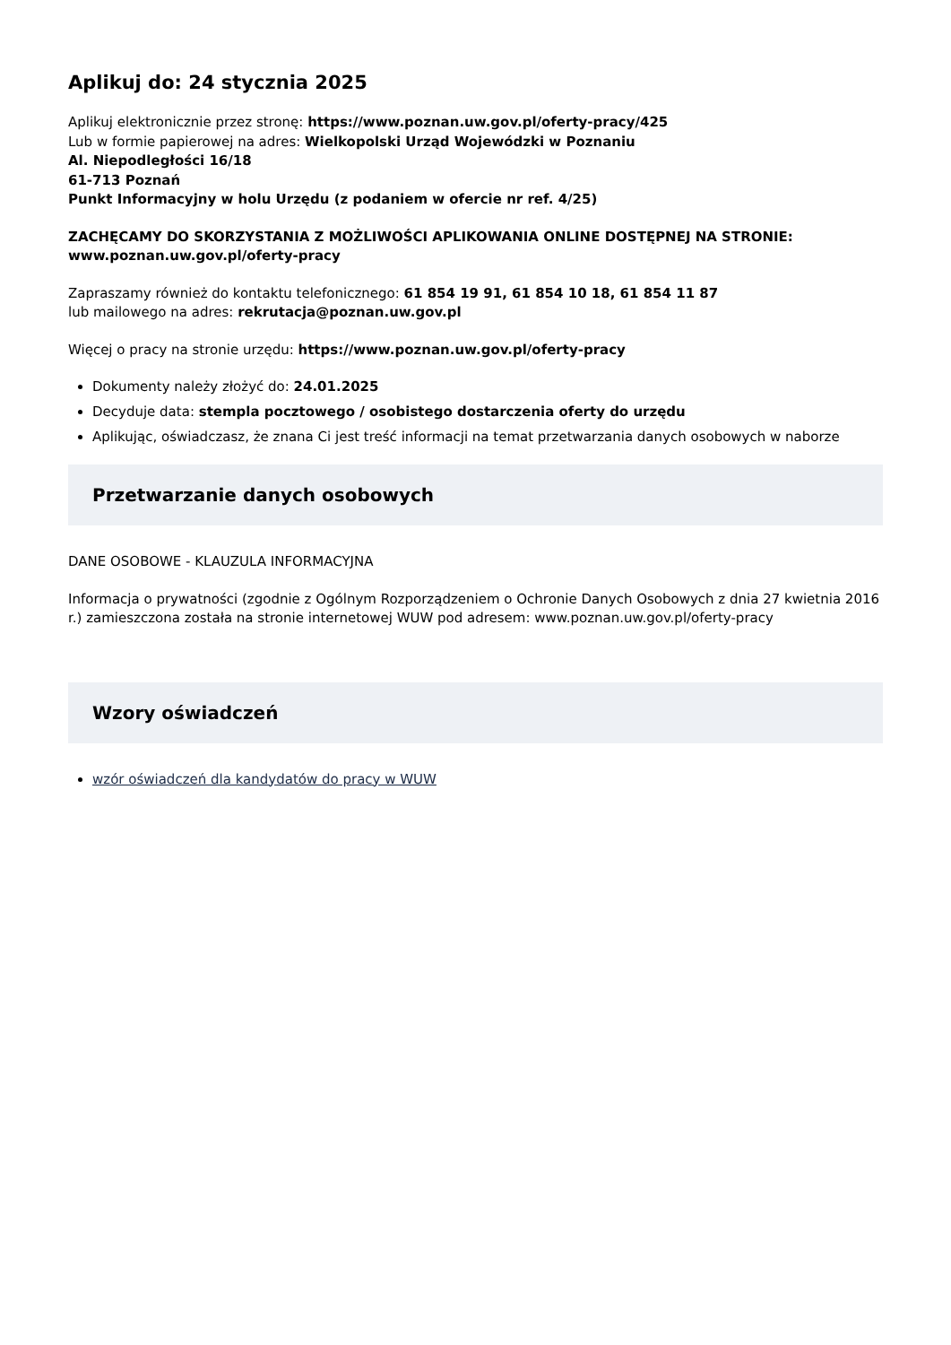Aplikuj do: 24 stycznia 2025
Aplikuj elektronicznie przez stronę: https://www.poznan.uw.gov.pl/oferty-pracy/425
Lub w formie papierowej na adres: Wielkopolski Urząd Wojewódzki w Poznaniu
Al. Niepodległości 16/18
61-713 Poznań
Punkt Informacyjny w holu Urzędu (z podaniem w ofercie nr ref. 4/25)
ZACHĘCAMY DO SKORZYSTANIA Z MOŻLIWOŚCI APLIKOWANIA ONLINE DOSTĘPNEJ NA STRONIE: www.poznan.uw.gov.pl/oferty-pracy
Zapraszamy również do kontaktu telefonicznego: 61 854 19 91, 61 854 10 18, 61 854 11 87
lub mailowego na adres: rekrutacja@poznan.uw.gov.pl
Więcej o pracy na stronie urzędu: https://www.poznan.uw.gov.pl/oferty-pracy
Dokumenty należy złożyć do: 24.01.2025
Decyduje data: stempla pocztowego / osobistego dostarczenia oferty do urzędu
Aplikując, oświadczasz, że znana Ci jest treść informacji na temat przetwarzania danych osobowych w naborze
Przetwarzanie danych osobowych
DANE OSOBOWE - KLAUZULA INFORMACYJNA
Informacja o prywatności (zgodnie z Ogólnym Rozporządzeniem o Ochronie Danych Osobowych z dnia 27 kwietnia 2016 r.) zamieszczona została na stronie internetowej WUW pod adresem: www.poznan.uw.gov.pl/oferty-pracy
Wzory oświadczeń
wzór oświadczeń dla kandydatów do pracy w WUW